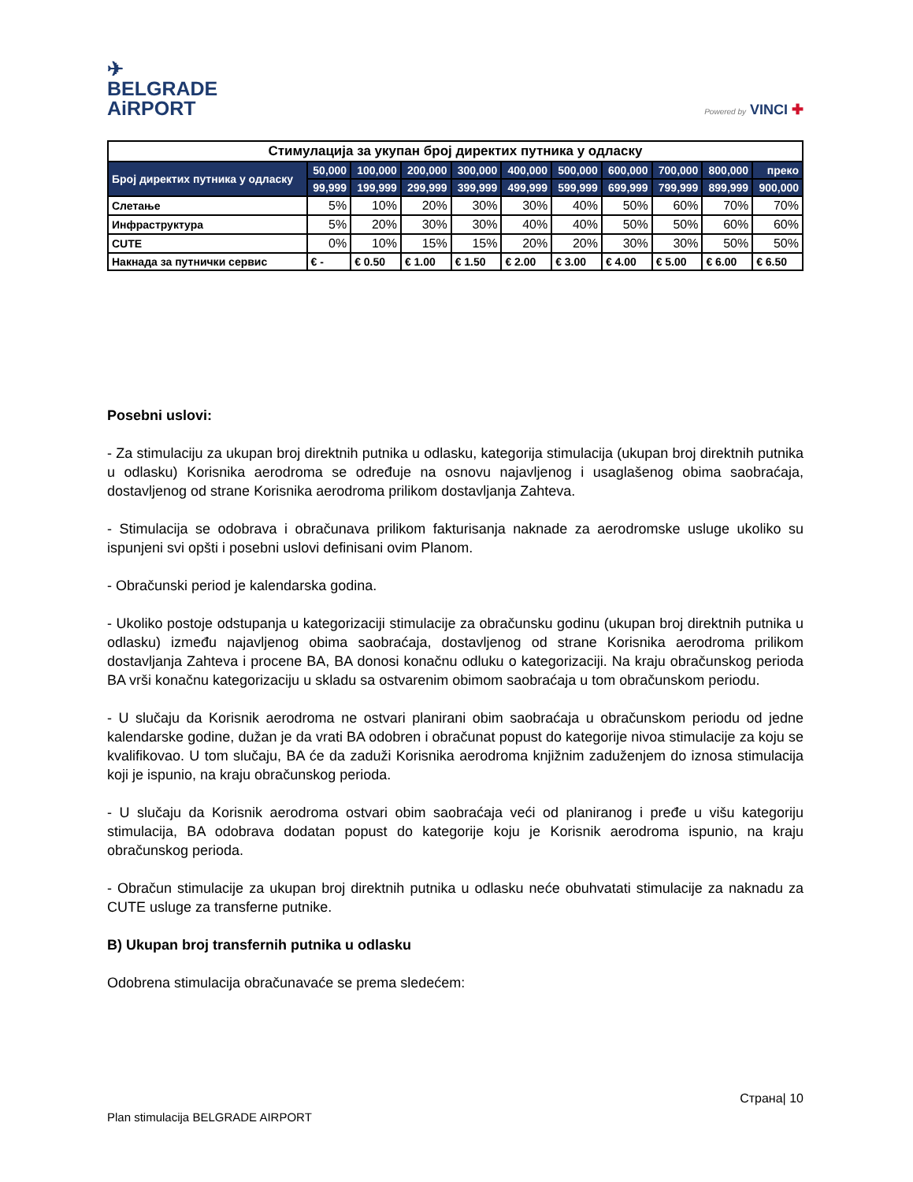✈
BELGRADE
AiRPORT
Powered by VINCI ✚
| Стимулација за укупан број директих путника у одласку | | | | | | | | | | |
| --- | --- | --- | --- | --- | --- | --- | --- | --- | --- | --- |
| Број директих путника у одласку | 50,000 | 100,000 | 200,000 | 300,000 | 400,000 | 500,000 | 600,000 | 700,000 | 800,000 | преко |
| | 99,999 | 199,999 | 299,999 | 399,999 | 499,999 | 599,999 | 699,999 | 799,999 | 899,999 | 900,000 |
| Слетање | 5% | 10% | 20% | 30% | 30% | 40% | 50% | 60% | 70% | 70% |
| Инфраструктура | 5% | 20% | 30% | 30% | 40% | 40% | 50% | 50% | 60% | 60% |
| CUTE | 0% | 10% | 15% | 15% | 20% | 20% | 30% | 30% | 50% | 50% |
| Накнада за путнички сервис | € - | € 0.50 | € 1.00 | € 1.50 | € 2.00 | € 3.00 | € 4.00 | € 5.00 | € 6.00 | € 6.50 |
Posebni uslovi:
- Za stimulaciju za ukupan broj direktnih putnika u odlasku, kategorija stimulacija (ukupan broj direktnih putnika u odlasku) Korisnika aerodroma se određuje na osnovu najavljenog i usaglašenog obima saobraćaja, dostavljenog od strane Korisnika aerodroma prilikom dostavljanja Zahteva.
- Stimulacija se odobrava i obračunava prilikom fakturisanja naknade za aerodromske usluge ukoliko su ispunjeni svi opšti i posebni uslovi definisani ovim Planom.
- Obračunski period je kalendarska godina.
- Ukoliko postoje odstupanja u kategorizaciji stimulacije za obračunsku godinu (ukupan broj direktnih putnika u odlasku) između najavljenog obima saobraćaja, dostavljenog od strane Korisnika aerodroma prilikom dostavljanja Zahteva i procene BA, BA donosi konačnu odluku o kategorizaciji. Na kraju obračunskog perioda BA vrši konačnu kategorizaciju u skladu sa ostvarenim obimom saobraćaja u tom obračunskom periodu.
- U slučaju da Korisnik aerodroma ne ostvari planirani obim saobraćaja u obračunskom periodu od jedne kalendarske godine, dužan je da vrati BA odobren i obračunat popust do kategorije nivoa stimulacije za koju se kvalifikovao. U tom slučaju, BA će da zaduži Korisnika aerodroma knjižnim zaduženjem do iznosa stimulacija koji je ispunio, na kraju obračunskog perioda.
- U slučaju da Korisnik aerodroma ostvari obim saobraćaja veći od planiranog i pređe u višu kategoriju stimulacija, BA odobrava dodatan popust do kategorije koju je Korisnik aerodroma ispunio, na kraju obračunskog perioda.
- Obračun stimulacije za ukupan broj direktnih putnika u odlasku neće obuhvatati stimulacije za naknadu za CUTE usluge za transferne putnike.
B) Ukupan broj transfernih putnika u odlasku
Odobrena stimulacija obračunavaće se prema sledećem:
Страна| 10
Plan stimulacija BELGRADE AIRPORT